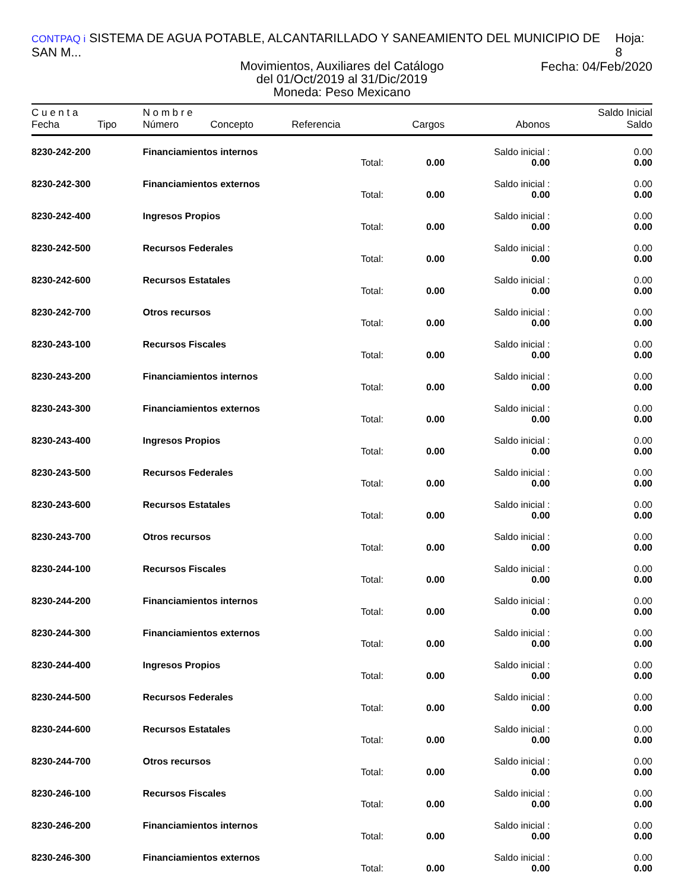CONTPAQ i SISTEMA DE AGUA POTABLE, ALCANTARILLADO Y SANEAMIENTO DEL MUNICIPIO DE SAN M... Hoja: 8
Movimientos, Auxiliares del Catálogo
del 01/Oct/2019 al 31/Dic/2019
Moneda: Peso Mexicano
Fecha: 04/Feb/2020
| C u e n t a | | N o m b r e | | | | | Saldo Inicial |
| --- | --- | --- | --- | --- | --- | --- | --- |
| Fecha | Tipo | Número | Concepto | Referencia | Cargos | Abonos | Saldo |
| 8230-242-200 | | Financiamientos internos | | | | Saldo inicial : | 0.00 |
| | | | | Total: | 0.00 | 0.00 | 0.00 |
| 8230-242-300 | | Financiamientos externos | | | | Saldo inicial : | 0.00 |
| | | | | Total: | 0.00 | 0.00 | 0.00 |
| 8230-242-400 | | Ingresos Propios | | | | Saldo inicial : | 0.00 |
| | | | | Total: | 0.00 | 0.00 | 0.00 |
| 8230-242-500 | | Recursos Federales | | | | Saldo inicial : | 0.00 |
| | | | | Total: | 0.00 | 0.00 | 0.00 |
| 8230-242-600 | | Recursos Estatales | | | | Saldo inicial : | 0.00 |
| | | | | Total: | 0.00 | 0.00 | 0.00 |
| 8230-242-700 | | Otros recursos | | | | Saldo inicial : | 0.00 |
| | | | | Total: | 0.00 | 0.00 | 0.00 |
| 8230-243-100 | | Recursos Fiscales | | | | Saldo inicial : | 0.00 |
| | | | | Total: | 0.00 | 0.00 | 0.00 |
| 8230-243-200 | | Financiamientos internos | | | | Saldo inicial : | 0.00 |
| | | | | Total: | 0.00 | 0.00 | 0.00 |
| 8230-243-300 | | Financiamientos externos | | | | Saldo inicial : | 0.00 |
| | | | | Total: | 0.00 | 0.00 | 0.00 |
| 8230-243-400 | | Ingresos Propios | | | | Saldo inicial : | 0.00 |
| | | | | Total: | 0.00 | 0.00 | 0.00 |
| 8230-243-500 | | Recursos Federales | | | | Saldo inicial : | 0.00 |
| | | | | Total: | 0.00 | 0.00 | 0.00 |
| 8230-243-600 | | Recursos Estatales | | | | Saldo inicial : | 0.00 |
| | | | | Total: | 0.00 | 0.00 | 0.00 |
| 8230-243-700 | | Otros recursos | | | | Saldo inicial : | 0.00 |
| | | | | Total: | 0.00 | 0.00 | 0.00 |
| 8230-244-100 | | Recursos Fiscales | | | | Saldo inicial : | 0.00 |
| | | | | Total: | 0.00 | 0.00 | 0.00 |
| 8230-244-200 | | Financiamientos internos | | | | Saldo inicial : | 0.00 |
| | | | | Total: | 0.00 | 0.00 | 0.00 |
| 8230-244-300 | | Financiamientos externos | | | | Saldo inicial : | 0.00 |
| | | | | Total: | 0.00 | 0.00 | 0.00 |
| 8230-244-400 | | Ingresos Propios | | | | Saldo inicial : | 0.00 |
| | | | | Total: | 0.00 | 0.00 | 0.00 |
| 8230-244-500 | | Recursos Federales | | | | Saldo inicial : | 0.00 |
| | | | | Total: | 0.00 | 0.00 | 0.00 |
| 8230-244-600 | | Recursos Estatales | | | | Saldo inicial : | 0.00 |
| | | | | Total: | 0.00 | 0.00 | 0.00 |
| 8230-244-700 | | Otros recursos | | | | Saldo inicial : | 0.00 |
| | | | | Total: | 0.00 | 0.00 | 0.00 |
| 8230-246-100 | | Recursos Fiscales | | | | Saldo inicial : | 0.00 |
| | | | | Total: | 0.00 | 0.00 | 0.00 |
| 8230-246-200 | | Financiamientos internos | | | | Saldo inicial : | 0.00 |
| | | | | Total: | 0.00 | 0.00 | 0.00 |
| 8230-246-300 | | Financiamientos externos | | | | Saldo inicial : | 0.00 |
| | | | | Total: | 0.00 | 0.00 | 0.00 |